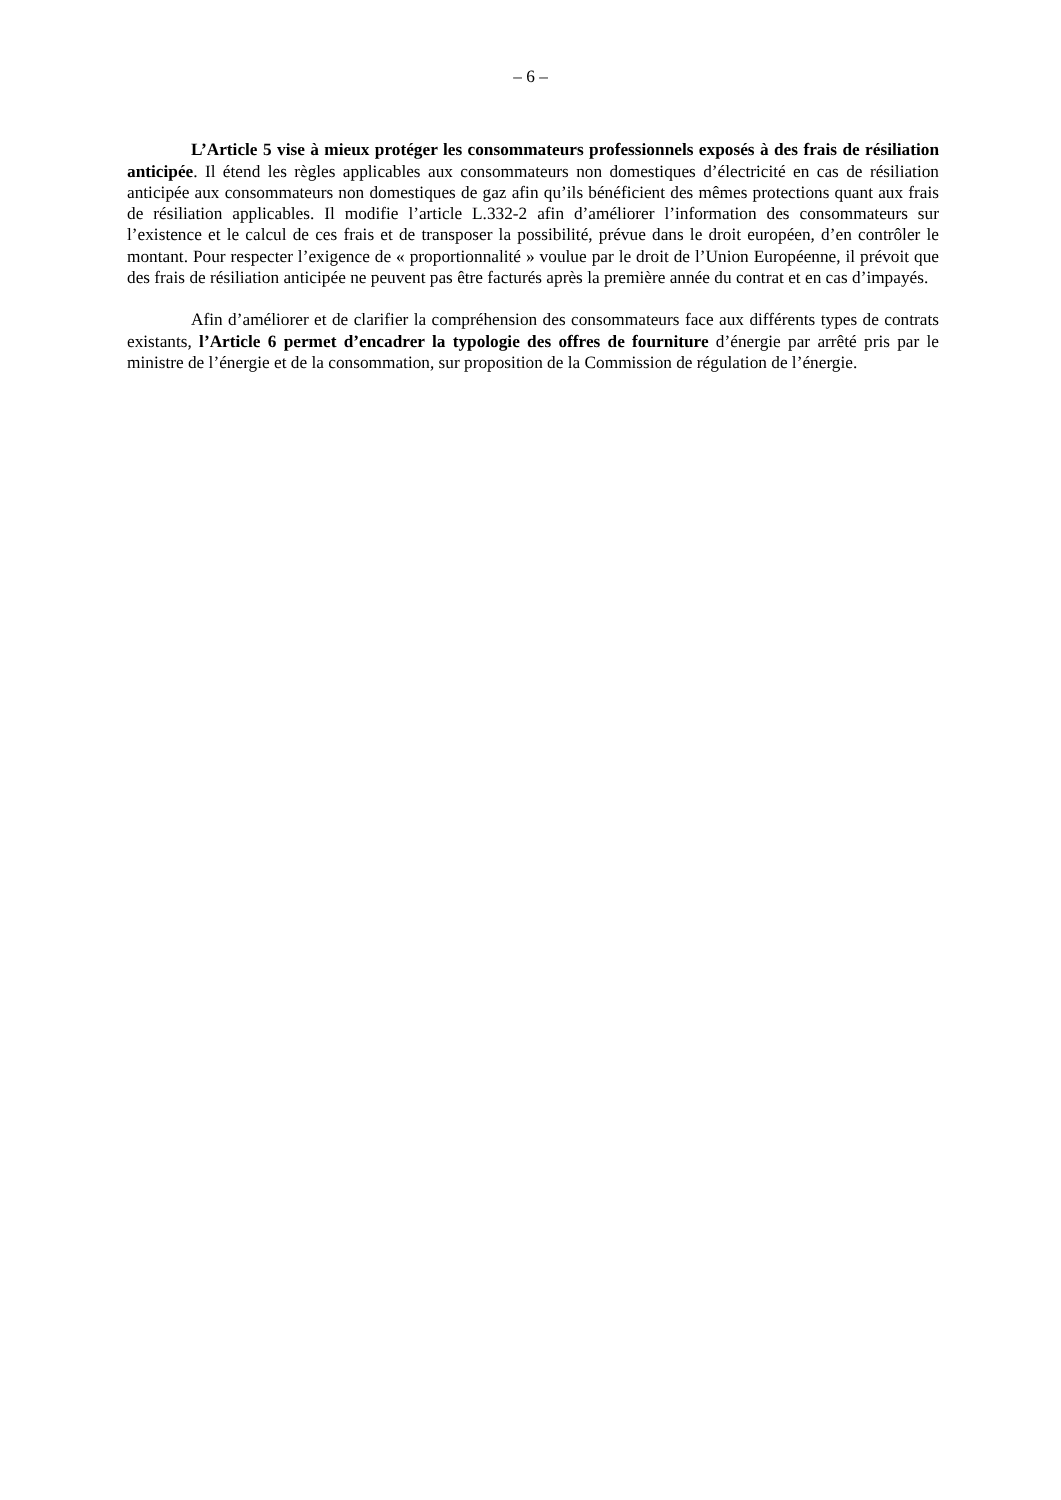– 6 –
L’Article 5 vise à mieux protéger les consommateurs professionnels exposés à des frais de résiliation anticipée. Il étend les règles applicables aux consommateurs non domestiques d’électricité en cas de résiliation anticipée aux consommateurs non domestiques de gaz afin qu’ils bénéficient des mêmes protections quant aux frais de résiliation applicables. Il modifie l’article L.332-2 afin d’améliorer l’information des consommateurs sur l’existence et le calcul de ces frais et de transposer la possibilité, prévue dans le droit européen, d’en contrôler le montant. Pour respecter l’exigence de « proportionnalité » voulue par le droit de l’Union Européenne, il prévoit que des frais de résiliation anticipée ne peuvent pas être facturés après la première année du contrat et en cas d’impayés.
Afin d’améliorer et de clarifier la compréhension des consommateurs face aux différents types de contrats existants, l’Article 6 permet d’encadrer la typologie des offres de fourniture d’énergie par arrêté pris par le ministre de l’énergie et de la consommation, sur proposition de la Commission de régulation de l’énergie.